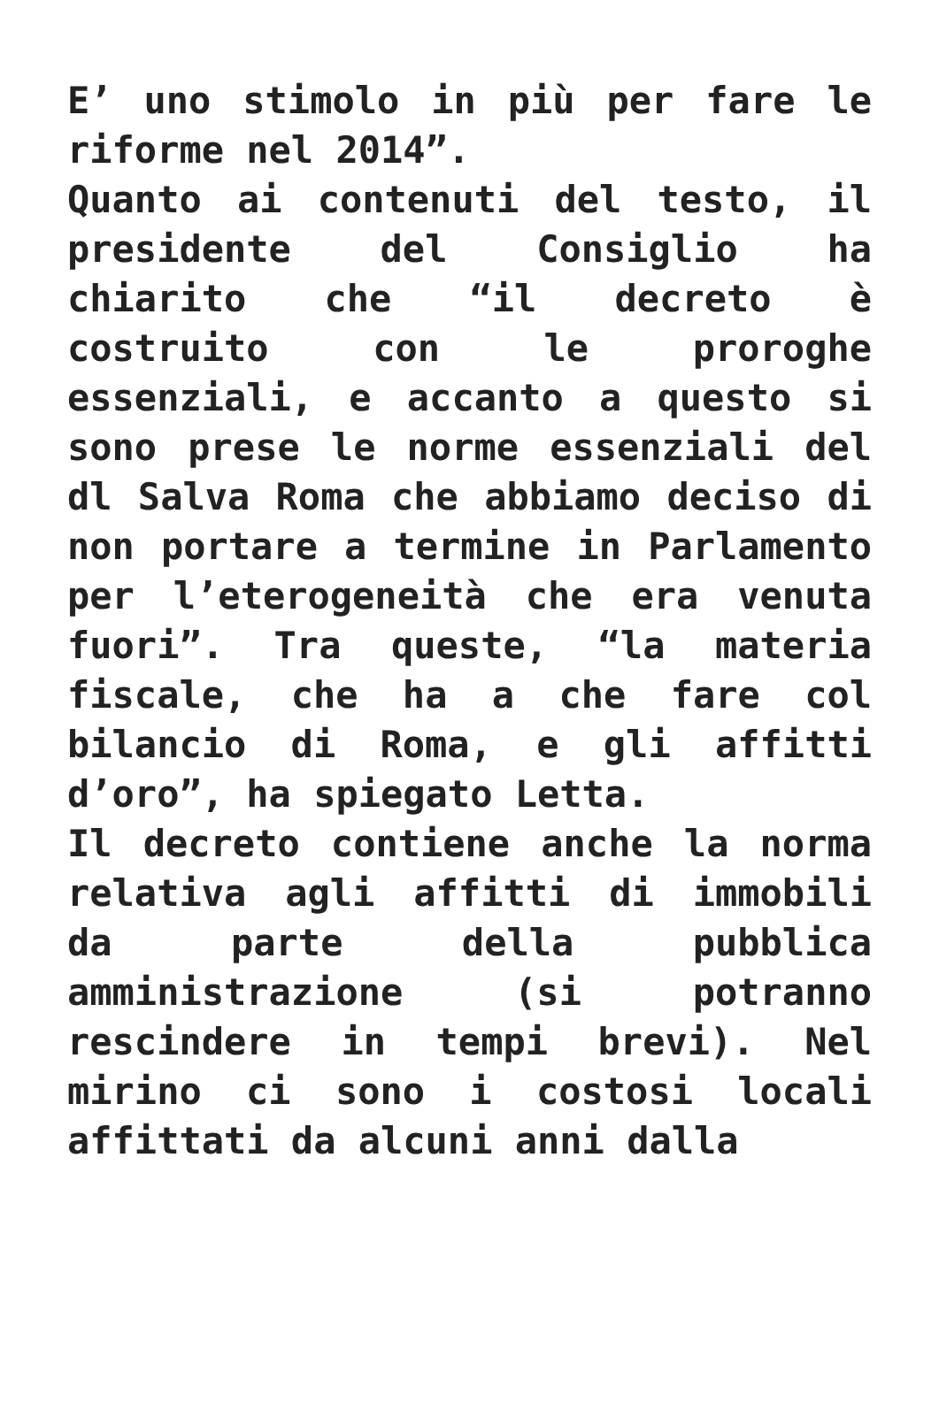E’ uno stimolo in più per fare le riforme nel 2014”.
Quanto ai contenuti del testo, il presidente del Consiglio ha chiarito che “il decreto è costruito con le proroghe essenziali, e accanto a questo si sono prese le norme essenziali del dl Salva Roma che abbiamo deciso di non portare a termine in Parlamento per l’eterogeneità che era venuta fuori”. Tra queste, “la materia fiscale, che ha a che fare col bilancio di Roma, e gli affitti d’oro”, ha spiegato Letta.
Il decreto contiene anche la norma relativa agli affitti di immobili da parte della pubblica amministrazione (si potranno rescindere in tempi brevi). Nel mirino ci sono i costosi locali affittati da alcuni anni dalla